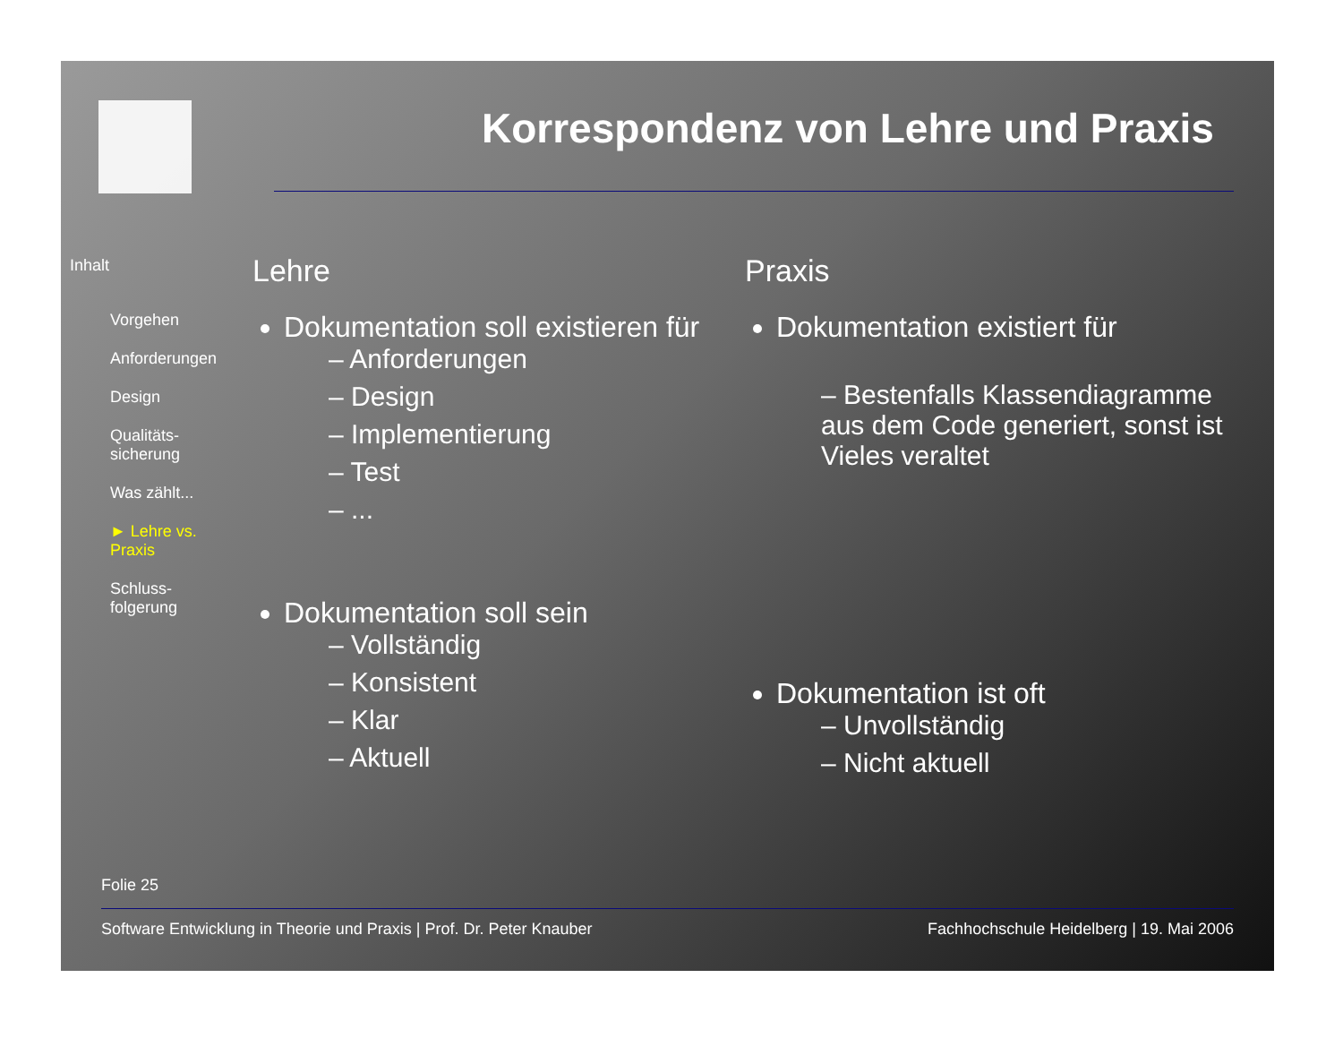Korrespondenz von Lehre und Praxis
Inhalt
Vorgehen
Anforderungen
Design
Qualitäts-
sicherung
Was zählt...
► Lehre vs.
Praxis
Schluss-
folgerung
Lehre
Dokumentation soll existieren für
– Anforderungen
– Design
– Implementierung
– Test
– ...
Dokumentation soll sein
– Vollständig
– Konsistent
– Klar
– Aktuell
Praxis
Dokumentation existiert für
– Bestenfalls Klassendiagramme aus dem Code generiert, sonst ist Vieles veraltet
Dokumentation ist oft
– Unvollständig
– Nicht aktuell
Folie 25
Software Entwicklung in Theorie und Praxis | Prof. Dr. Peter Knauber Fachhochschule Heidelberg | 19. Mai 2006